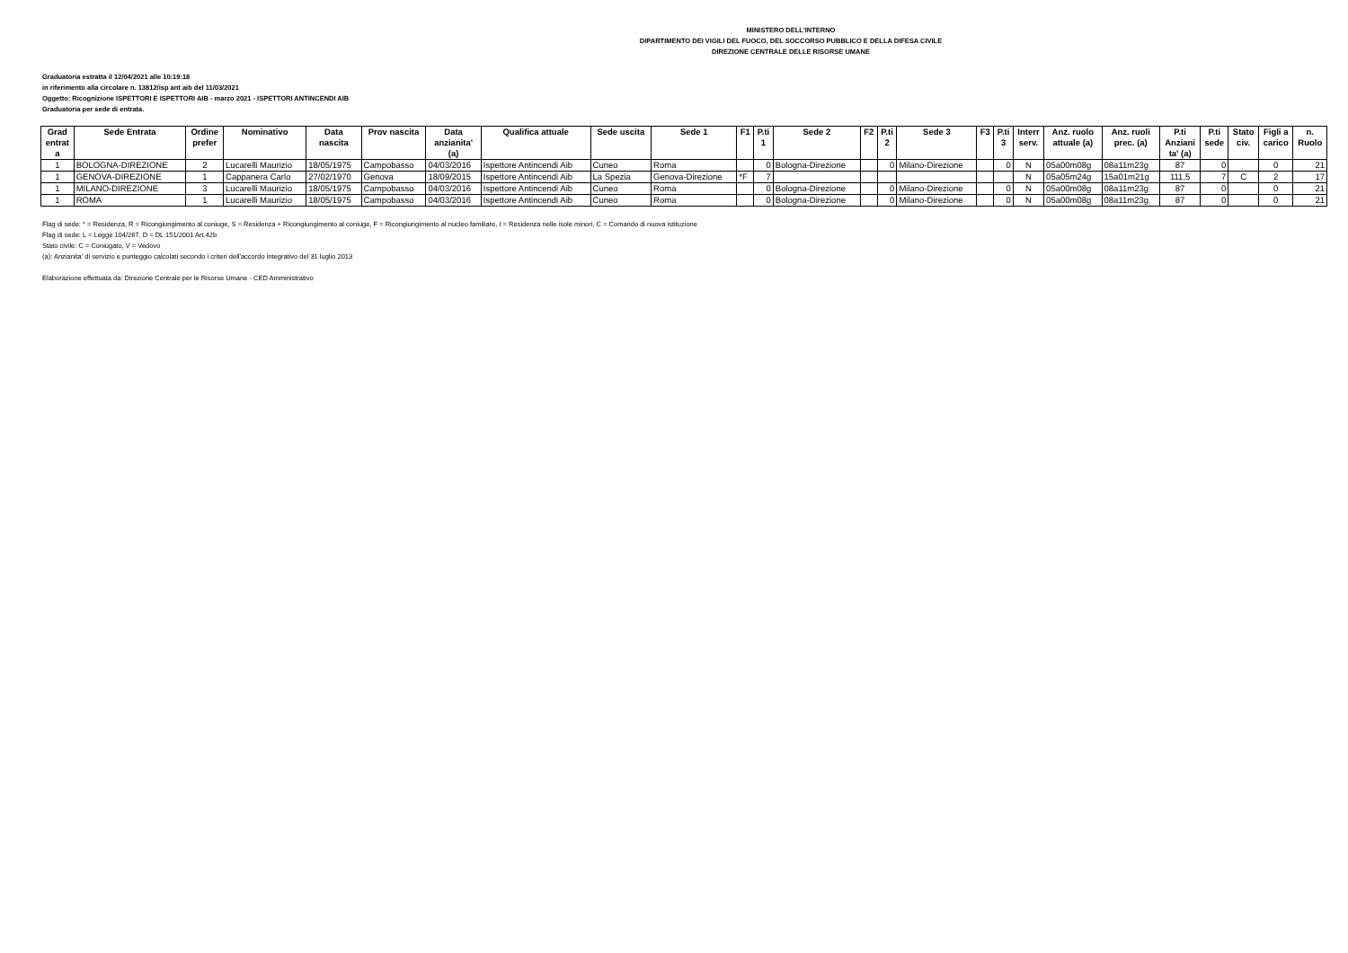MINISTERO DELL'INTERNO
DIPARTIMENTO DEI VIGILI DEL FUOCO, DEL SOCCORSO PUBBLICO E DELLA DIFESA CIVILE
DIREZIONE CENTRALE DELLE RISORSE UMANE
Graduatoria estratta il 12/04/2021 alle 10:19:18
in riferimento alla circolare n. 13812/isp ant aib del 11/03/2021
Oggetto: Ricognizione ISPETTORI E ISPETTORI AIB - marzo 2021 - ISPETTORI ANTINCENDI AIB
Graduatoria per sede di entrata.
| Grad entrat a | Sede Entrata | Ordine prefer | Nominativo | Data nascita | Prov nascita | Data anzianita' (a) | Qualifica attuale | Sede uscita | Sede 1 | F1 | P.ti 1 | Sede 2 | F2 | P.ti 2 | Sede 3 | F3 | P.ti 3 | Interr serv. | Anz. ruolo attuale (a) | Anz. ruoli prec. (a) | P.ti Anziani ta' (a) | P.ti sede | Stato civ. | Figli a carico | n. Ruolo |
| --- | --- | --- | --- | --- | --- | --- | --- | --- | --- | --- | --- | --- | --- | --- | --- | --- | --- | --- | --- | --- | --- | --- | --- | --- | --- |
| 1 | BOLOGNA-DIREZIONE | 2 | Lucarelli Maurizio | 18/05/1975 | Campobasso | 04/03/2016 | Ispettore Antincendi Aib | Cuneo | Roma | | 0 | Bologna-Direzione | | 0 | Milano-Direzione | | 0 | N | 05a00m08g | 08a11m23g | 87 | 0 | | 0 | 21 |
| 1 | GENOVA-DIREZIONE | 1 | Cappanera Carlo | 27/02/1970 | Genova | 18/09/2015 | Ispettore Antincendi Aib | La Spezia | Genova-Direzione | *F | 7 | | | | | | | N | 05a05m24g | 15a01m21g | 111,5 | 7 | C | 2 | 17 |
| 1 | MILANO-DIREZIONE | 3 | Lucarelli Maurizio | 18/05/1975 | Campobasso | 04/03/2016 | Ispettore Antincendi Aib | Cuneo | Roma | | 0 | Bologna-Direzione | | 0 | Milano-Direzione | | 0 | N | 05a00m08g | 08a11m23g | 87 | 0 | | 0 | 21 |
| 1 | ROMA | 1 | Lucarelli Maurizio | 18/05/1975 | Campobasso | 04/03/2016 | Ispettore Antincendi Aib | Cuneo | Roma | | 0 | Bologna-Direzione | | 0 | Milano-Direzione | | 0 | N | 05a00m08g | 08a11m23g | 87 | 0 | | 0 | 21 |
Flag di sede: * = Residenza, R = Ricongiungimento al coniuge, S = Residenza + Ricongiungimento al coniuge, F = Ricongiungimento al nucleo familiare, I = Residenza nelle isole minori, C = Comando di nuova istituzione
Flag di sede: L = Legge 104/267, D = DL 151/2001 Art.42b
Stato civile: C = Coniugato, V = Vedovo
(a): Anzianita' di servizio e punteggio calcolati secondo i criteri dell'accordo integrativo del 31 luglio 2013
Elaborazione effettuata da: Direzione Centrale per le Risorse Umane - CED Amministrativo